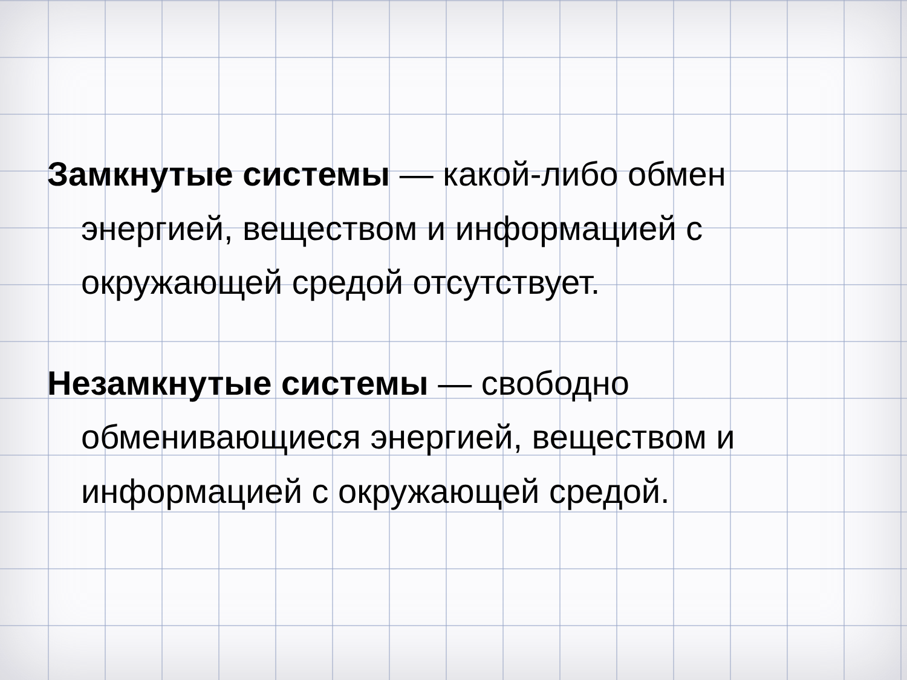Замкнутые системы — какой-либо обмен энергией, веществом и информацией с окружающей средой отсутствует.
Незамкнутые системы — свободно обменивающиеся энергией, веществом и информацией с окружающей средой.